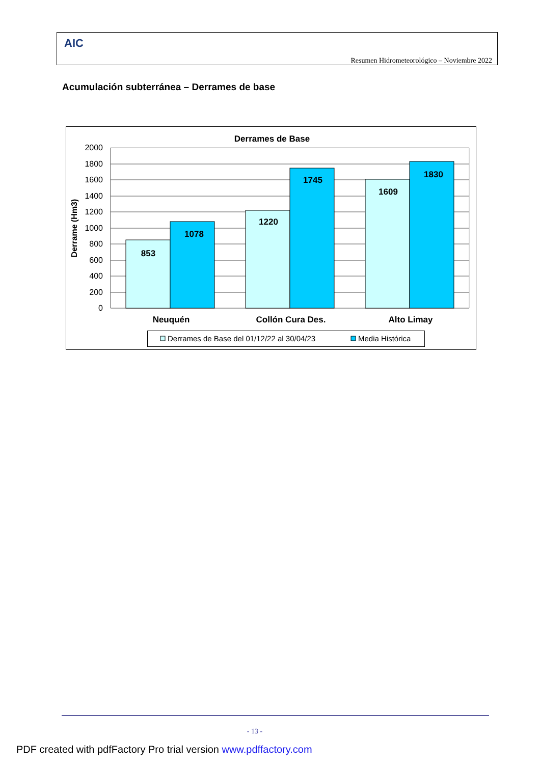AIC
Resumen Hidrometeorológico – Noviembre 2022
Acumulación subterránea – Derrames de base
Derrames de Base
2000
1800
1600
1400
1200
1000
800
600
400
200
0
Derrame (Hm3)
853
1078
1220
1745
1609
1830
Neuquén
Collón Cura Des.
Alto Limay
Derrames de Base del 01/12/22 al 30/04/23
Media Histórica
- 13 -
PDF created with pdfFactory Pro trial version www.pdffactory.com